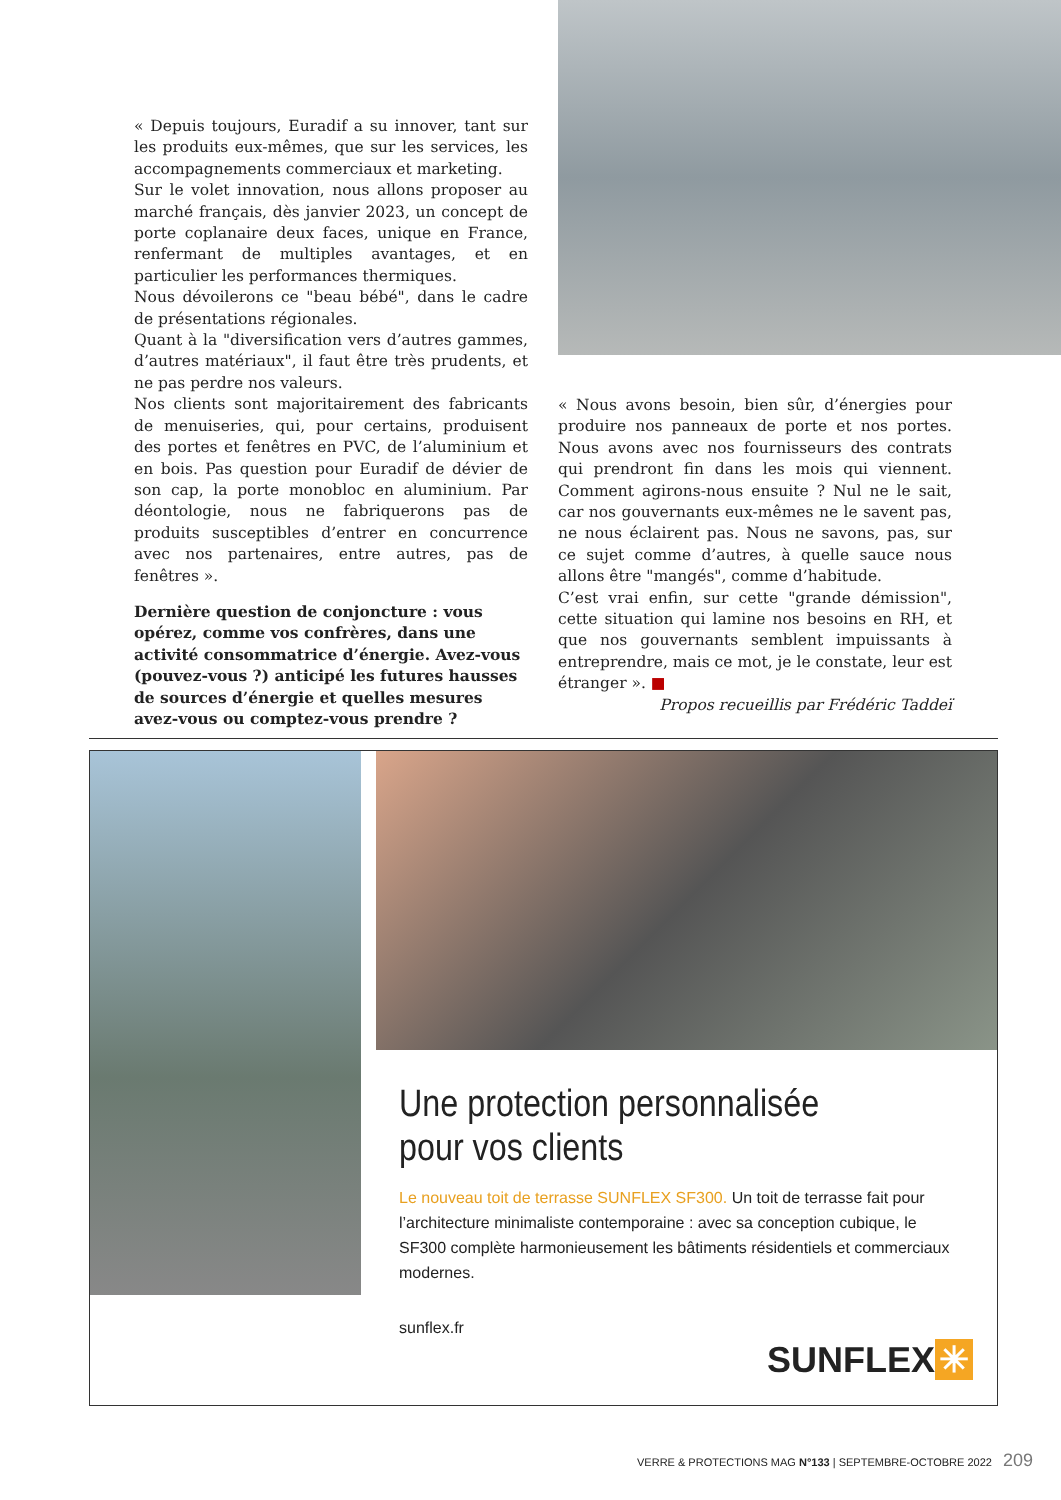« Depuis toujours, Euradif a su innover, tant sur les produits eux-mêmes, que sur les services, les accompagnements commerciaux et marketing.
Sur le volet innovation, nous allons proposer au marché français, dès janvier 2023, un concept de porte coplanaire deux faces, unique en France, renfermant de multiples avantages, et en particulier les performances thermiques.
Nous dévoilerons ce "beau bébé", dans le cadre de présentations régionales.
Quant à la "diversification vers d’autres gammes, d’autres matériaux", il faut être très prudents, et ne pas perdre nos valeurs.
Nos clients sont majoritairement des fabricants de menuiseries, qui, pour certains, produisent des portes et fenêtres en PVC, de l’aluminium et en bois. Pas question pour Euradif de dévier de son cap, la porte monobloc en aluminium. Par déontologie, nous ne fabriquerons pas de produits susceptibles d’entrer en concurrence avec nos partenaires, entre autres, pas de fenêtres ».
Dernière question de conjoncture : vous opérez, comme vos confrères, dans une activité consommatrice d’énergie. Avez-vous (pouvez-vous ?) anticipé les futures hausses de sources d’énergie et quelles mesures avez-vous ou comptez-vous prendre ?
« Nous avons besoin, bien sûr, d’énergies pour produire nos panneaux de porte et nos portes. Nous avons avec nos fournisseurs des contrats qui prendront fin dans les mois qui viennent. Comment agirons-nous ensuite ? Nul ne le sait, car nos gouvernants eux-mêmes ne le savent pas, ne nous éclairent pas. Nous ne savons, pas, sur ce sujet comme d’autres, à quelle sauce nous allons être "mangés", comme d’habitude.
C’est vrai enfin, sur cette "grande démission", cette situation qui lamine nos besoins en RH, et que nos gouvernants semblent impuissants à entreprendre, mais ce mot, je le constate, leur est étranger ». ■
Propos recueillis par Frédéric Taddeï
Une protection personnalisée
pour vos clients
Le nouveau toit de terrasse SUNFLEX SF300. Un toit de terrasse fait pour l’architecture minimaliste contemporaine : avec sa conception cubique, le SF300 complète harmonieusement les bâtiments résidentiels et commerciaux modernes.
sunflex.fr
SUNFLEX ✳
VERRE & PROTECTIONS MAG N°133 | SEPTEMBRE-OCTOBRE 2022 209